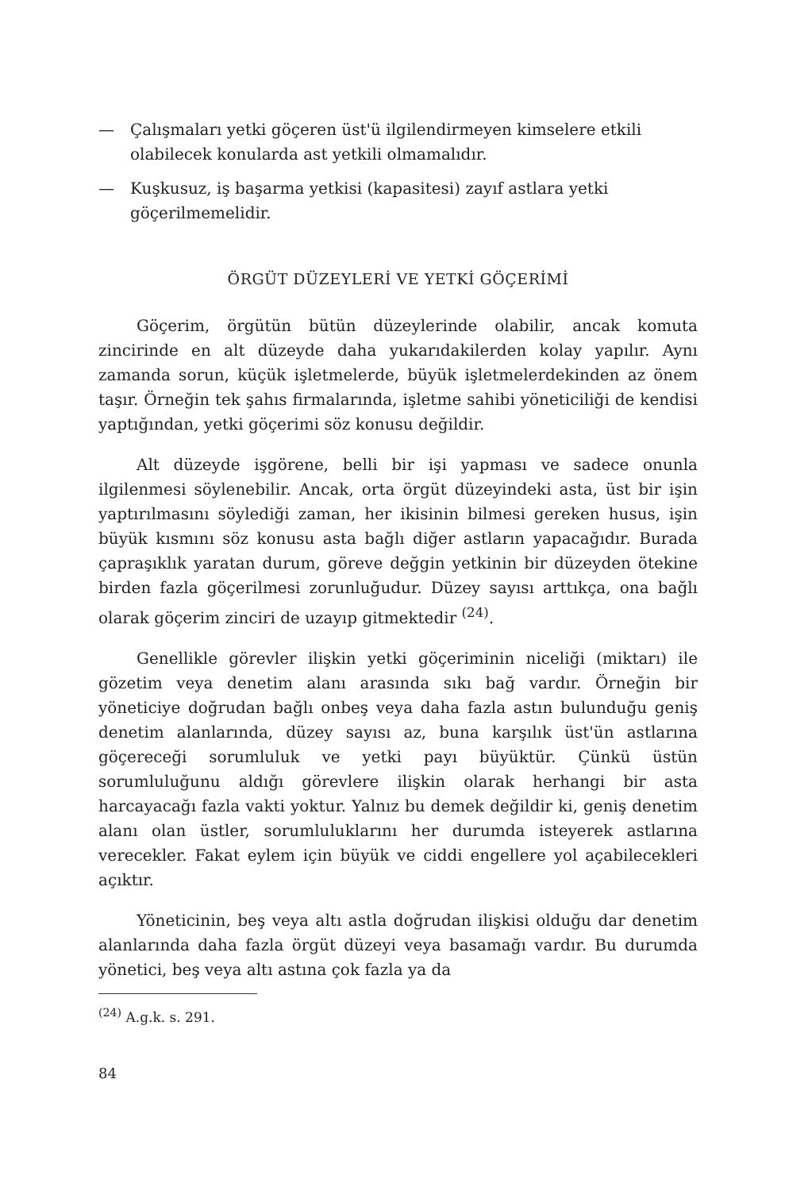— Çalışmaları yetki göçeren üst'ü ilgilendirmeyen kimselere etkili olabilecek konularda ast yetkili olmamalıdır.
— Kuşkusuz, iş başarma yetkisi (kapasitesi) zayıf astlara yetki göçerilmemelidir.
ÖRGÜT DÜZEYLERİ VE YETKİ GÖÇERİMİ
Göçerim, örgütün bütün düzeylerinde olabilir, ancak komuta zincirinde en alt düzeyde daha yukarıdakilerden kolay yapılır. Aynı zamanda sorun, küçük işletmelerde, büyük işletmelerdekinden az önem taşır. Örneğin tek şahıs firmalarında, işletme sahibi yöneticiliği de kendisi yaptığından, yetki göçerimi söz konusu değildir.
Alt düzeyde işgörene, belli bir işi yapması ve sadece onunla ilgilenmesi söylenebilir. Ancak, orta örgüt düzeyindeki asta, üst bir işin yaptırılmasını söylediği zaman, her ikisinin bilmesi gereken husus, işin büyük kısmını söz konusu asta bağlı diğer astların yapacağıdır. Burada çapraşıklık yaratan durum, göreve değgin yetkinin bir düzeyden ötekine birden fazla göçerilmesi zorunluğudur. Düzey sayısı arttıkça, ona bağlı olarak göçerim zinciri de uzayıp gitmektedir <sup>(24)</sup>.
Genellikle görevler ilişkin yetki göçeriminin niceliği (miktarı) ile gözetim veya denetim alanı arasında sıkı bağ vardır. Örneğin bir yöneticiye doğrudan bağlı onbeş veya daha fazla astın bulunduğu geniş denetim alanlarında, düzey sayısı az, buna karşılık üst'ün astlarına göçereceği sorumluluk ve yetki payı büyüktür. Çünkü üstün sorumluluğunu aldığı görevlere ilişkin olarak herhangi bir asta harcayacağı fazla vakti yoktur. Yalnız bu demek değildir ki, geniş denetim alanı olan üstler, sorumluluklarını her durumda isteyerek astlarına verecekler. Fakat eylem için büyük ve ciddi engellere yol açabilecekleri açıktır.
Yöneticinin, beş veya altı astla doğrudan ilişkisi olduğu dar denetim alanlarında daha fazla örgüt düzeyi veya basamağı vardır. Bu durumda yönetici, beş veya altı astına çok fazla ya da
<sup>(24)</sup> A.g.k. s. 291.
84